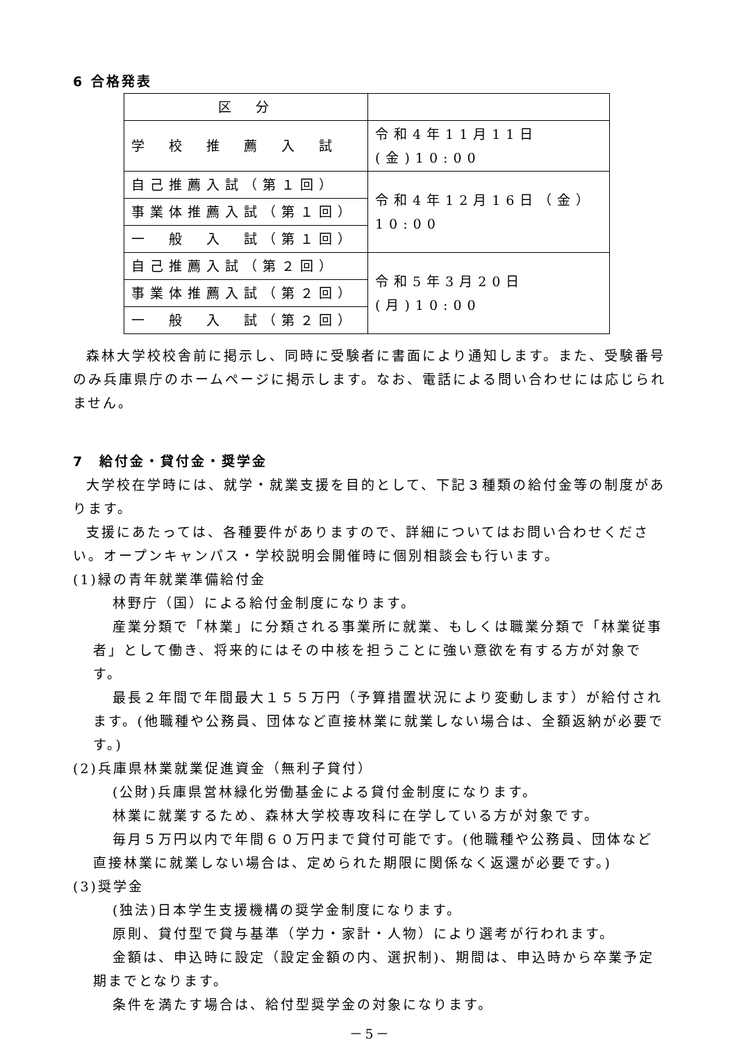6 合格発表
| 区 分 | |
| 学 校 推 薦 入 試 | 令和4年11月11日(金)10:00 |
| 自己推薦入試（第１回） | 令和4年12月16日（金）10:00 |
| 事業体推薦入試（第１回） | |
| 一 般 入 試（第１回） | |
| 自己推薦入試（第２回） | 令和5年3月20日(月)10:00 |
| 事業体推薦入試（第２回） | |
| 一 般 入 試（第２回） | |
森林大学校校舎前に掲示し、同時に受験者に書面により通知します。また、受験番号のみ兵庫県庁のホームページに掲示します。なお、電話による問い合わせには応じられません。
7　給付金・貸付金・奨学金
大学校在学時には、就学・就業支援を目的として、下記３種類の給付金等の制度があります。
支援にあたっては、各種要件がありますので、詳細についてはお問い合わせください。オープンキャンパス・学校説明会開催時に個別相談会も行います。
(1)緑の青年就業準備給付金
林野庁（国）による給付金制度になります。
産業分類で「林業」に分類される事業所に就業、もしくは職業分類で「林業従事者」として働き、将来的にはその中核を担うことに強い意欲を有する方が対象です。
最長２年間で年間最大１５５万円（予算措置状況により変動します）が給付されます。(他職種や公務員、団体など直接林業に就業しない場合は、全額返納が必要です。)
(2)兵庫県林業就業促進資金（無利子貸付）
(公財)兵庫県営林緑化労働基金による貸付金制度になります。
林業に就業するため、森林大学校専攻科に在学している方が対象です。
毎月５万円以内で年間６０万円まで貸付可能です。(他職種や公務員、団体など直接林業に就業しない場合は、定められた期限に関係なく返還が必要です。)
(3)奨学金
(独法)日本学生支援機構の奨学金制度になります。
原則、貸付型で貸与基準（学力・家計・人物）により選考が行われます。
金額は、申込時に設定（設定金額の内、選択制)、期間は、申込時から卒業予定期までとなります。
条件を満たす場合は、給付型奨学金の対象になります。
－5－